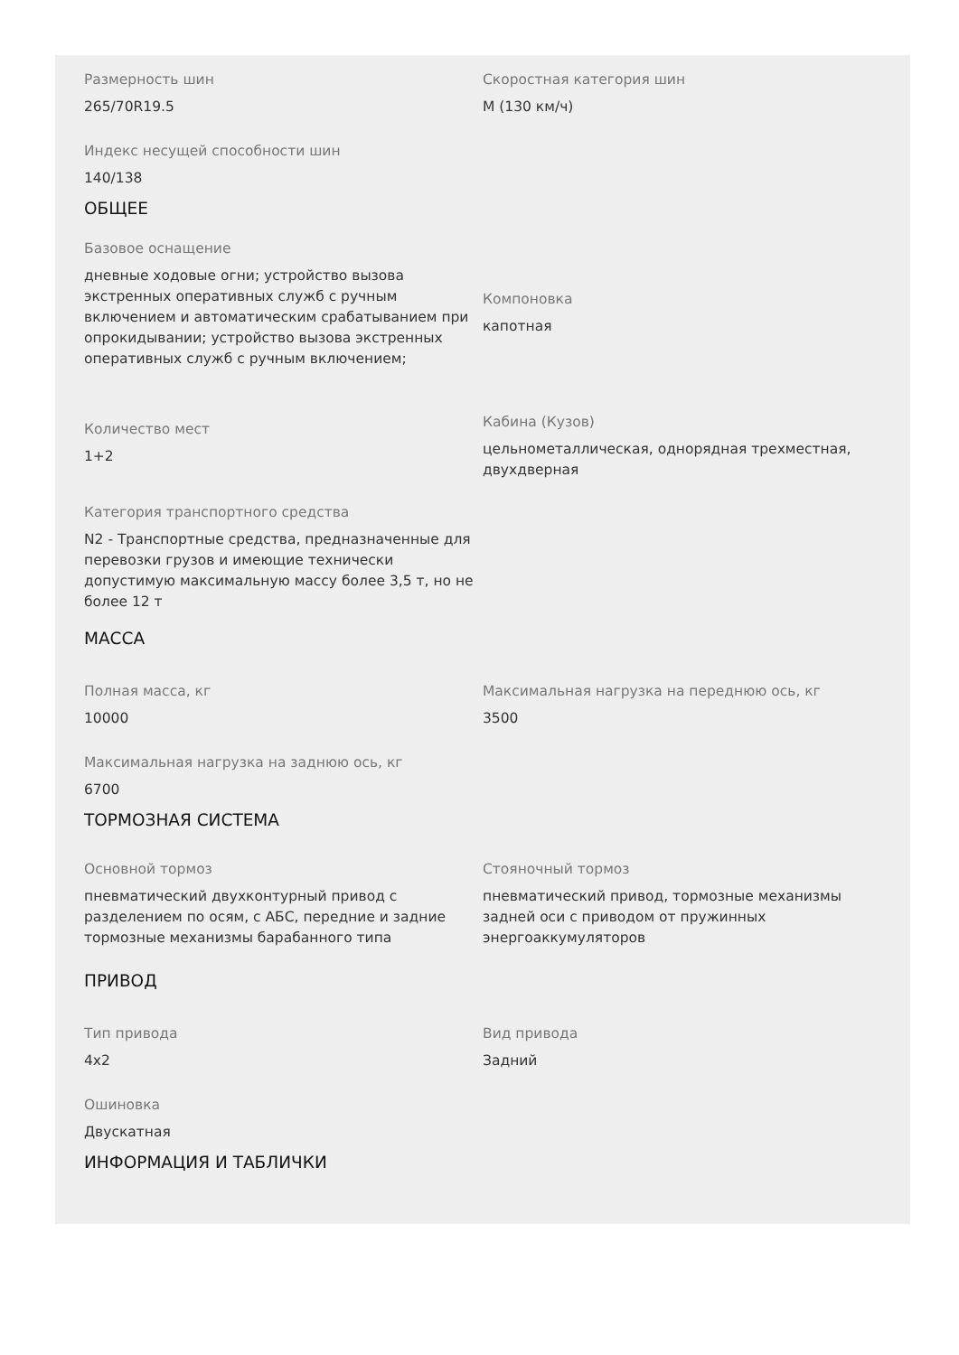Размерность шин
265/70R19.5
Скоростная категория шин
M (130 км/ч)
Индекс несущей способности шин
140/138
ОБЩЕЕ
Базовое оснащение
дневные ходовые огни; устройство вызова экстренных оперативных служб с ручным включением и автоматическим срабатыванием при опрокидывании; устройство вызова экстренных оперативных служб с ручным включением;
Компоновка
капотная
Количество мест
1+2
Кабина (Кузов)
цельнометаллическая, однорядная трехместная, двухдверная
Категория транспортного средства
N2 - Транспортные средства, предназначенные для перевозки грузов и имеющие технически допустимую максимальную массу более 3,5 т, но не более 12 т
МАССА
Полная масса, кг
10000
Максимальная нагрузка на переднюю ось, кг
3500
Максимальная нагрузка на заднюю ось, кг
6700
ТОРМОЗНАЯ СИСТЕМА
Основной тормоз
пневматический двухконтурный привод с разделением по осям, с АБС, передние и задние тормозные механизмы барабанного типа
Стояночный тормоз
пневматический привод, тормозные механизмы задней оси с приводом от пружинных энергоаккумуляторов
ПРИВОД
Тип привода
4x2
Вид привода
Задний
Ошиновка
Двускатная
ИНФОРМАЦИЯ И ТАБЛИЧКИ